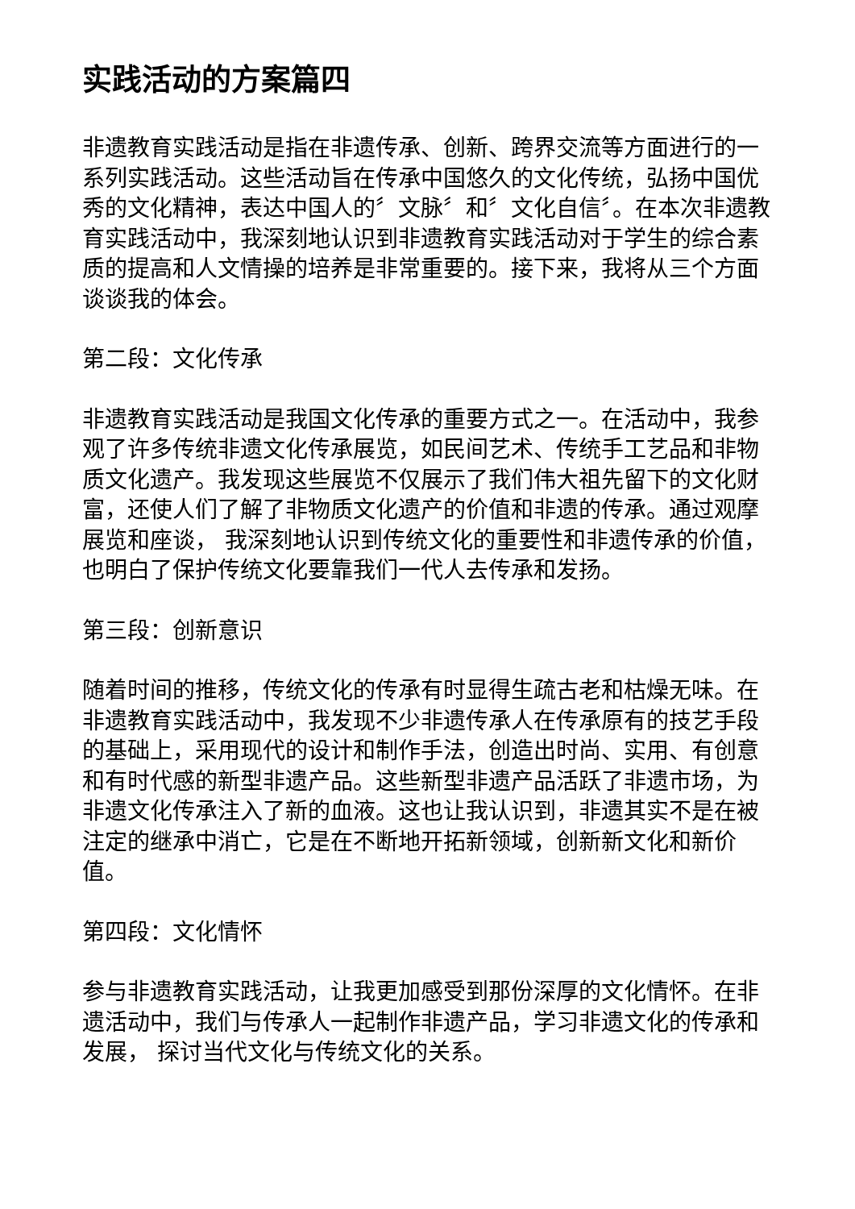实践活动的方案篇四
非遗教育实践活动是指在非遗传承、创新、跨界交流等方面进行的一系列实践活动。这些活动旨在传承中国悠久的文化传统，弘扬中国优秀的文化精神，表达中国人的〞文脉〞和〞文化自信〞。在本次非遗教育实践活动中，我深刻地认识到非遗教育实践活动对于学生的综合素质的提高和人文情操的培养是非常重要的。接下来，我将从三个方面谈谈我的体会。
第二段：文化传承
非遗教育实践活动是我国文化传承的重要方式之一。在活动中，我参观了许多传统非遗文化传承展览，如民间艺术、传统手工艺品和非物质文化遗产。我发现这些展览不仅展示了我们伟大祖先留下的文化财富，还使人们了解了非物质文化遗产的价值和非遗的传承。通过观摩展览和座谈， 我深刻地认识到传统文化的重要性和非遗传承的价值，也明白了保护传统文化要靠我们一代人去传承和发扬。
第三段：创新意识
随着时间的推移，传统文化的传承有时显得生疏古老和枯燥无味。在非遗教育实践活动中，我发现不少非遗传承人在传承原有的技艺手段的基础上，采用现代的设计和制作手法，创造出时尚、实用、有创意和有时代感的新型非遗产品。这些新型非遗产品活跃了非遗市场，为非遗文化传承注入了新的血液。这也让我认识到，非遗其实不是在被注定的继承中消亡，它是在不断地开拓新领域，创新新文化和新价值。
第四段：文化情怀
参与非遗教育实践活动，让我更加感受到那份深厚的文化情怀。在非遗活动中，我们与传承人一起制作非遗产品，学习非遗文化的传承和发展， 探讨当代文化与传统文化的关系。